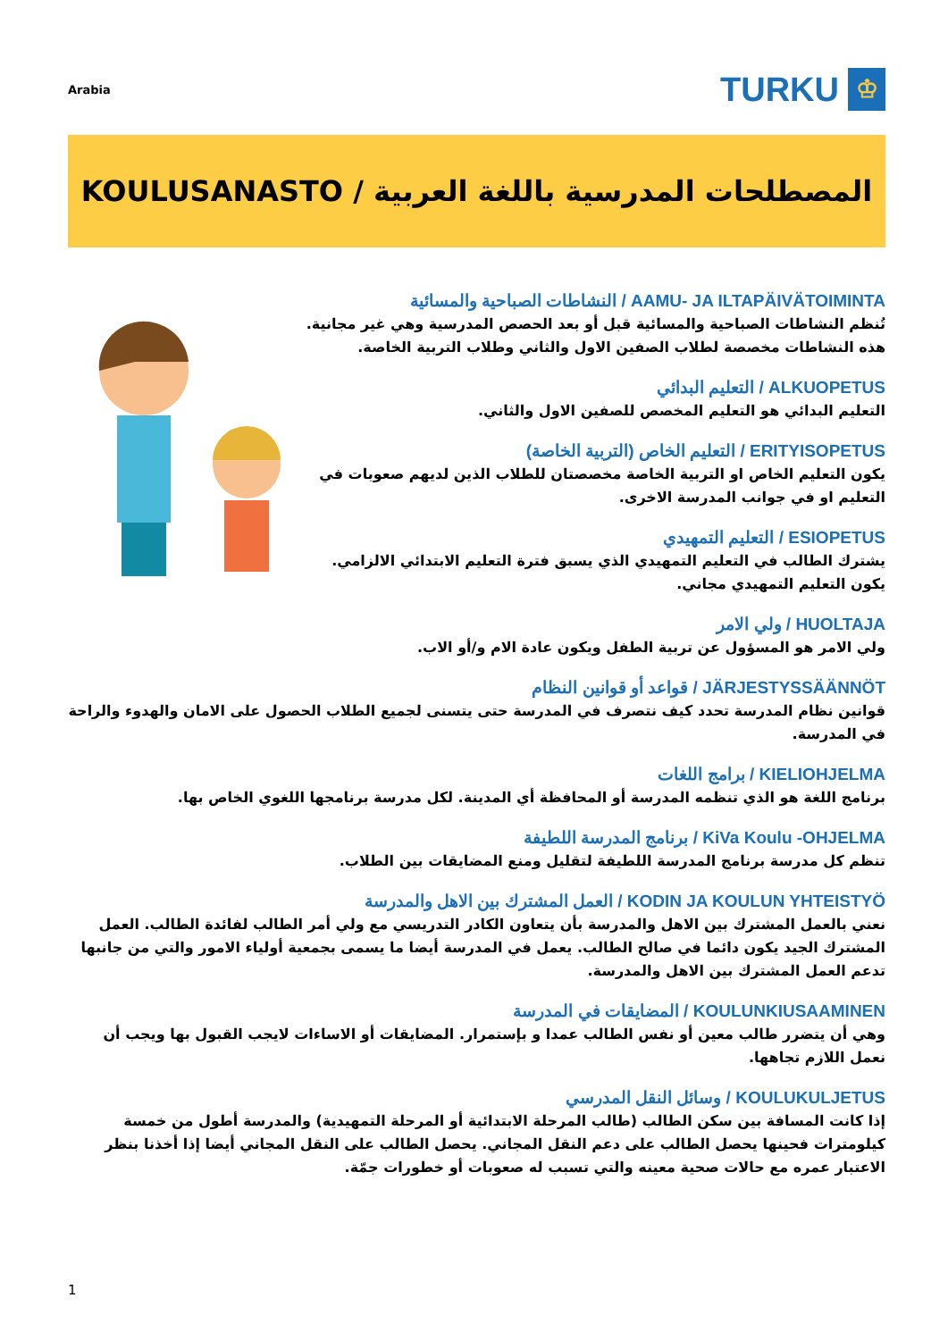Arabia
TURKU
♔
KOULUSANASTO / المصطلحات المدرسية باللغة العربية
AAMU- JA ILTAPÄIVÄTOIMINTA / النشاطات الصباحية والمسائية
تُنظم النشاطات الصباحية والمسائية قبل أو بعد الحصص المدرسية وهي غير مجانية. هذه النشاطات مخصصة لطلاب الصفين الاول والثاني وطلاب التربية الخاصة.
ALKUOPETUS / التعليم البدائي
التعليم البدائي هو التعليم المخصص للصفين الاول والثاني.
ERITYISOPETUS / التعليم الخاص (التربية الخاصة)
يكون التعليم الخاص او التربية الخاصة مخصصتان للطلاب الذين لديهم صعوبات في التعليم او في جوانب المدرسة الاخرى.
ESIOPETUS / التعليم التمهيدي
يشترك الطالب في التعليم التمهيدي الذي يسبق فترة التعليم الابتدائي الالزامي. يكون التعليم التمهيدي مجاني.
HUOLTAJA / ولي الامر
ولي الامر هو المسؤول عن تربية الطفل ويكون عادة الام و/أو الاب.
JÄRJESTYSSÄÄNNÖT / قواعد أو قوانين النظام
قوانين نظام المدرسة تحدد كيف نتصرف في المدرسة حتى يتسنى لجميع الطلاب الحصول على الامان والهدوء والراحة في المدرسة.
KIELIOHJELMA / برامج اللغات
برنامج اللغة هو الذي تنظمه المدرسة أو المحافظة أي المدينة. لكل مدرسة برنامجها اللغوي الخاص بها.
KiVa Koulu -OHJELMA / برنامج المدرسة اللطيفة
تنظم كل مدرسة برنامج المدرسة اللطيفة لتقليل ومنع المضايقات بين الطلاب.
KODIN JA KOULUN YHTEISTYÖ / العمل المشترك بين الاهل والمدرسة
نعني بالعمل المشترك بين الاهل والمدرسة بأن يتعاون الكادر التدريسي مع ولي أمر الطالب لفائدة الطالب. العمل المشترك الجيد يكون دائما في صالح الطالب. يعمل في المدرسة أيضا ما يسمى بجمعية أولياء الامور والتي من جانبها تدعم العمل المشترك بين الاهل والمدرسة.
KOULUNKIUSAAMINEN / المضايقات في المدرسة
وهي أن يتضرر طالب معين أو نفس الطالب عمدا و بإستمرار. المضايقات أو الاساءات لايجب القبول بها ويجب أن نعمل اللازم تجاهها.
KOULUKULJETUS / وسائل النقل المدرسي
إذا كانت المسافة بين سكن الطالب (طالب المرحلة الابتدائية أو المرحلة التمهيدية) والمدرسة أطول من خمسة كيلومترات فحينها يحصل الطالب على دعم النقل المجاني. يحصل الطالب على النقل المجاني أيضا إذا أخذنا بنظر الاعتبار عمره مع حالات صحية معينه والتي تسبب له صعوبات أو خطورات جمّة.
1